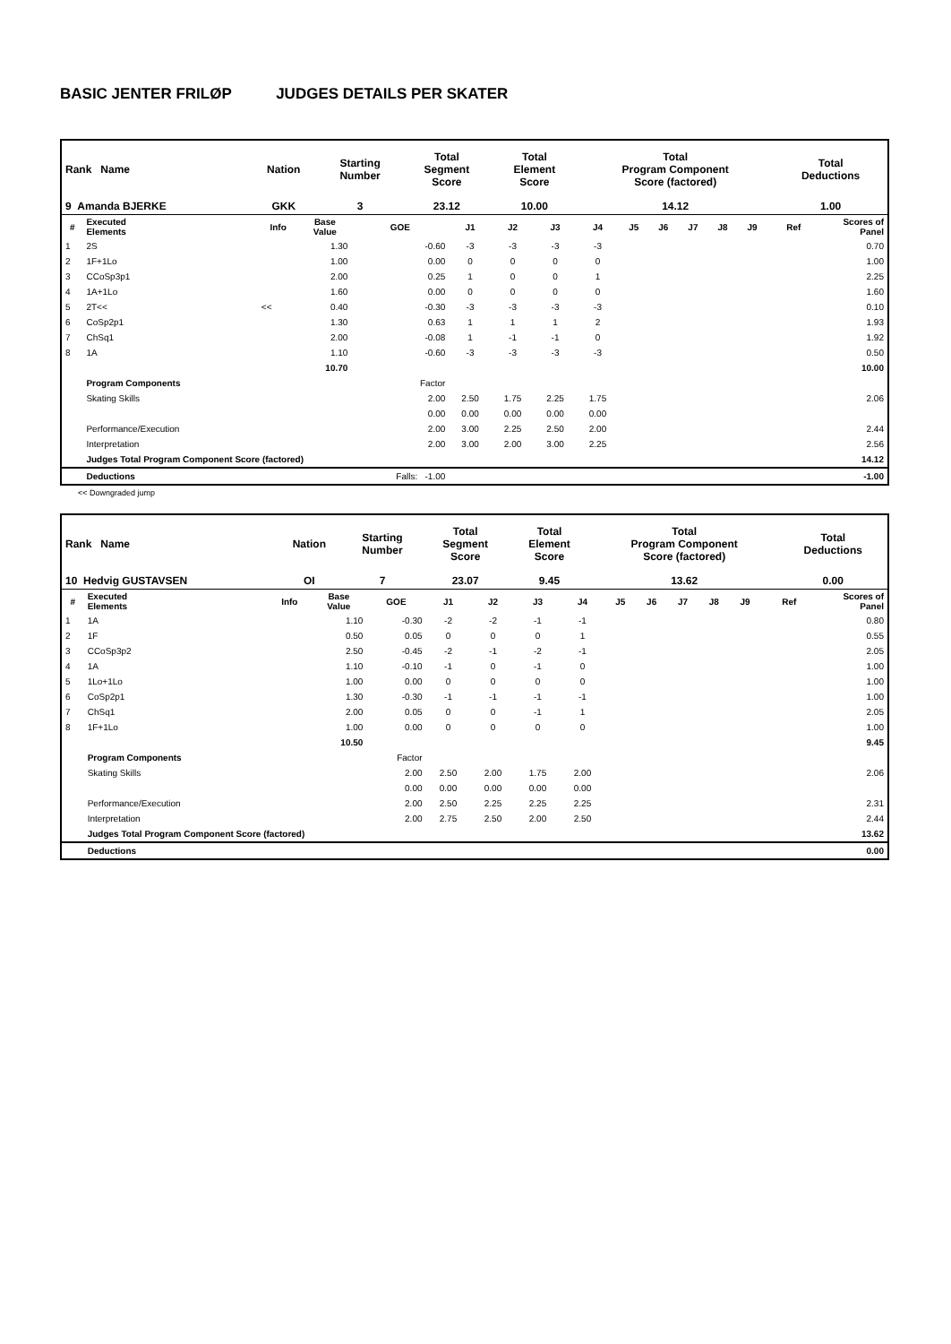BASIC JENTER FRILØP JUDGES DETAILS PER SKATER
| Rank Name | Nation | Starting Number | Total Segment Score | Total Element Score | Total Program Component Score (factored) | Total Deductions |
| 9 Amanda BJERKE | GKK | 3 | 23.12 | 10.00 | 14.12 | 1.00 |
| # | Executed Elements | Info | Base Value | GOE | J1 | J2 | J3 | J4 | J5 | J6 | J7 | J8 | J9 | Ref | Scores of Panel |
| --- | --- | --- | --- | --- | --- | --- | --- | --- | --- | --- | --- | --- | --- | --- | --- |
| 1 | 2S | | 1.30 | -0.60 | -3 | -3 | -3 | -3 | | | | | | | 0.70 |
| 2 | 1F+1Lo | | 1.00 | 0.00 | 0 | 0 | 0 | 0 | | | | | | | 1.00 |
| 3 | CCoSp3p1 | | 2.00 | 0.25 | 1 | 0 | 0 | 1 | | | | | | | 2.25 |
| 4 | 1A+1Lo | | 1.60 | 0.00 | 0 | 0 | 0 | 0 | | | | | | | 1.60 |
| 5 | 2T<< | << | 0.40 | -0.30 | -3 | -3 | -3 | -3 | | | | | | | 0.10 |
| 6 | CoSp2p1 | | 1.30 | 0.63 | 1 | 1 | 1 | 2 | | | | | | | 1.93 |
| 7 | ChSq1 | | 2.00 | -0.08 | 1 | -1 | -1 | 0 | | | | | | | 1.92 |
| 8 | 1A | | 1.10 | -0.60 | -3 | -3 | -3 | -3 | | | | | | | 0.50 |
| | | | 10.70 | | | | | | | | | | | | 10.00 |
| | Program Components | | | Factor | | | | | | | | | | | |
| | Skating Skills | | | 2.00 | 2.50 | 1.75 | 2.25 | 1.75 | | | | | | | 2.06 |
| | | | | 0.00 | 0.00 | 0.00 | 0.00 | 0.00 | | | | | | | |
| | Performance/Execution | | | 2.00 | 3.00 | 2.25 | 2.50 | 2.00 | | | | | | | 2.44 |
| | Interpretation | | | 2.00 | 3.00 | 2.00 | 3.00 | 2.25 | | | | | | | 2.56 |
| | Judges Total Program Component Score (factored) | | | | | | | | | | | | | | 14.12 |
| | Deductions | | | Falls: -1.00 | | | | | | | | | | | -1.00 |
<< Downgraded jump
| Rank Name | Nation | Starting Number | Total Segment Score | Total Element Score | Total Program Component Score (factored) | Total Deductions |
| 10 Hedvig GUSTAVSEN | OI | 7 | 23.07 | 9.45 | 13.62 | 0.00 |
| # | Executed Elements | Info | Base Value | GOE | J1 | J2 | J3 | J4 | J5 | J6 | J7 | J8 | J9 | Ref | Scores of Panel |
| --- | --- | --- | --- | --- | --- | --- | --- | --- | --- | --- | --- | --- | --- | --- | --- |
| 1 | 1A | | 1.10 | -0.30 | -2 | -2 | -1 | -1 | | | | | | | 0.80 |
| 2 | 1F | | 0.50 | 0.05 | 0 | 0 | 0 | 1 | | | | | | | 0.55 |
| 3 | CCoSp3p2 | | 2.50 | -0.45 | -2 | -1 | -2 | -1 | | | | | | | 2.05 |
| 4 | 1A | | 1.10 | -0.10 | -1 | 0 | -1 | 0 | | | | | | | 1.00 |
| 5 | 1Lo+1Lo | | 1.00 | 0.00 | 0 | 0 | 0 | 0 | | | | | | | 1.00 |
| 6 | CoSp2p1 | | 1.30 | -0.30 | -1 | -1 | -1 | -1 | | | | | | | 1.00 |
| 7 | ChSq1 | | 2.00 | 0.05 | 0 | 0 | -1 | 1 | | | | | | | 2.05 |
| 8 | 1F+1Lo | | 1.00 | 0.00 | 0 | 0 | 0 | 0 | | | | | | | 1.00 |
| | | | 10.50 | | | | | | | | | | | | 9.45 |
| | Program Components | | | Factor | | | | | | | | | | | |
| | Skating Skills | | | 2.00 | 2.50 | 2.00 | 1.75 | 2.00 | | | | | | | 2.06 |
| | | | | 0.00 | 0.00 | 0.00 | 0.00 | 0.00 | | | | | | | |
| | Performance/Execution | | | 2.00 | 2.50 | 2.25 | 2.25 | 2.25 | | | | | | | 2.31 |
| | Interpretation | | | 2.00 | 2.75 | 2.50 | 2.00 | 2.50 | | | | | | | 2.44 |
| | Judges Total Program Component Score (factored) | | | | | | | | | | | | | | 13.62 |
| | Deductions | | | | | | | | | | | | | | 0.00 |